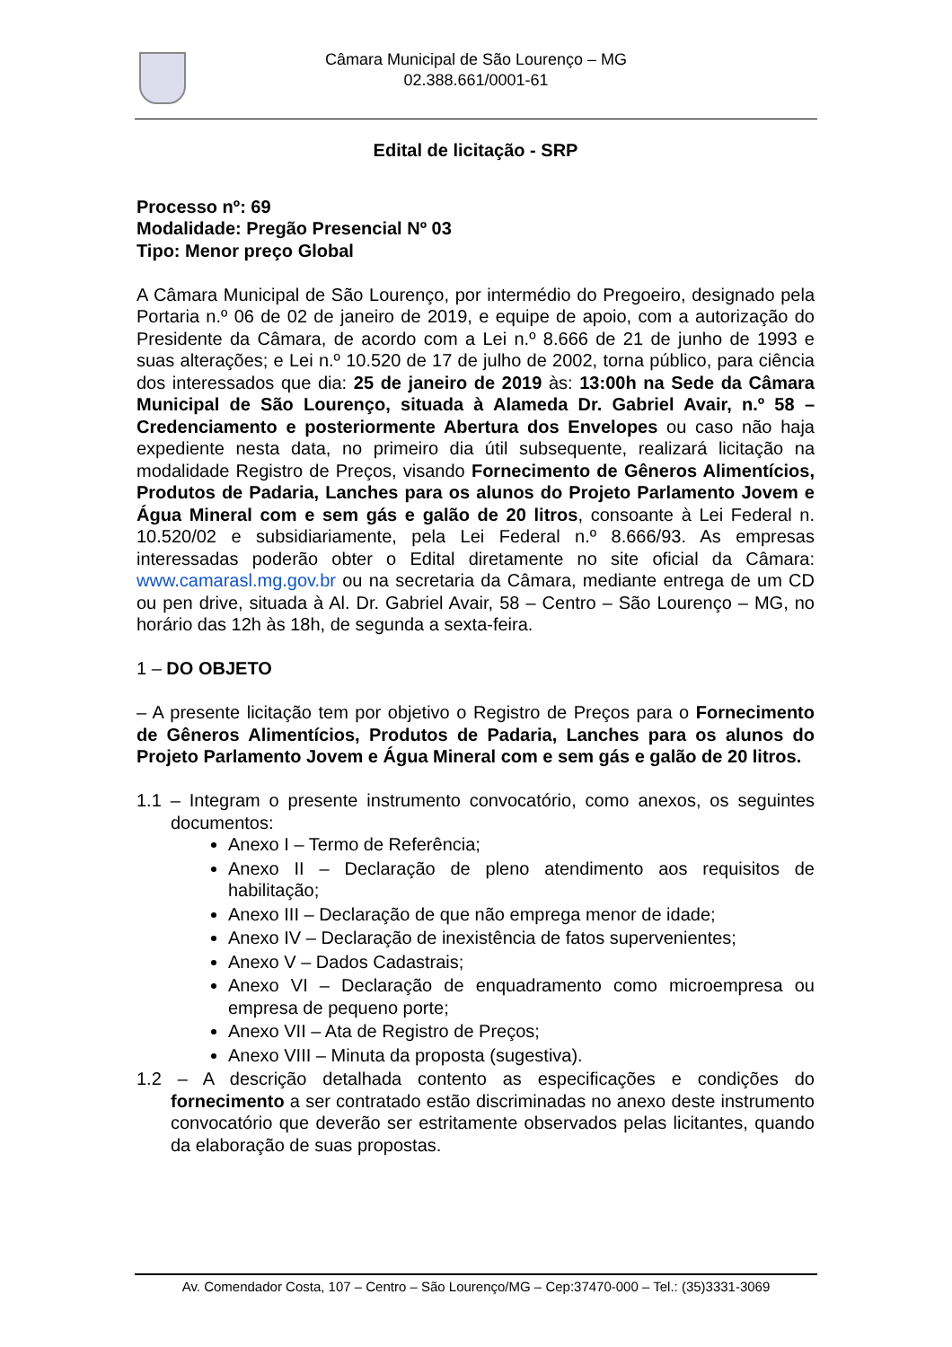Câmara Municipal de São Lourenço – MG
02.388.661/0001-61
Edital de licitação - SRP
Processo nº: 69
Modalidade: Pregão Presencial Nº 03
Tipo: Menor preço Global
A Câmara Municipal de São Lourenço, por intermédio do Pregoeiro, designado pela Portaria n.º 06 de 02 de janeiro de 2019, e equipe de apoio, com a autorização do Presidente da Câmara, de acordo com a Lei n.º 8.666 de 21 de junho de 1993 e suas alterações; e Lei n.º 10.520 de 17 de julho de 2002, torna público, para ciência dos interessados que dia: 25 de janeiro de 2019 às: 13:00h na Sede da Câmara Municipal de São Lourenço, situada à Alameda Dr. Gabriel Avair, n.º 58 – Credenciamento e posteriormente Abertura dos Envelopes ou caso não haja expediente nesta data, no primeiro dia útil subsequente, realizará licitação na modalidade Registro de Preços, visando Fornecimento de Gêneros Alimentícios, Produtos de Padaria, Lanches para os alunos do Projeto Parlamento Jovem e Água Mineral com e sem gás e galão de 20 litros, consoante à Lei Federal n. 10.520/02 e subsidiariamente, pela Lei Federal n.º 8.666/93. As empresas interessadas poderão obter o Edital diretamente no site oficial da Câmara: www.camarasl.mg.gov.br ou na secretaria da Câmara, mediante entrega de um CD ou pen drive, situada à Al. Dr. Gabriel Avair, 58 – Centro – São Lourenço – MG, no horário das 12h às 18h, de segunda a sexta-feira.
1 – DO OBJETO
– A presente licitação tem por objetivo o Registro de Preços para o Fornecimento de Gêneros Alimentícios, Produtos de Padaria, Lanches para os alunos do Projeto Parlamento Jovem e Água Mineral com e sem gás e galão de 20 litros.
1.1 – Integram o presente instrumento convocatório, como anexos, os seguintes documentos:
Anexo I – Termo de Referência;
Anexo II – Declaração de pleno atendimento aos requisitos de habilitação;
Anexo III – Declaração de que não emprega menor de idade;
Anexo IV – Declaração de inexistência de fatos supervenientes;
Anexo V – Dados Cadastrais;
Anexo VI – Declaração de enquadramento como microempresa ou empresa de pequeno porte;
Anexo VII – Ata de Registro de Preços;
Anexo VIII – Minuta da proposta (sugestiva).
1.2 – A descrição detalhada contento as especificações e condições do fornecimento a ser contratado estão discriminadas no anexo deste instrumento convocatório que deverão ser estritamente observados pelas licitantes, quando da elaboração de suas propostas.
Av. Comendador Costa, 107 – Centro – São Lourenço/MG – Cep:37470-000 – Tel.: (35)3331-3069